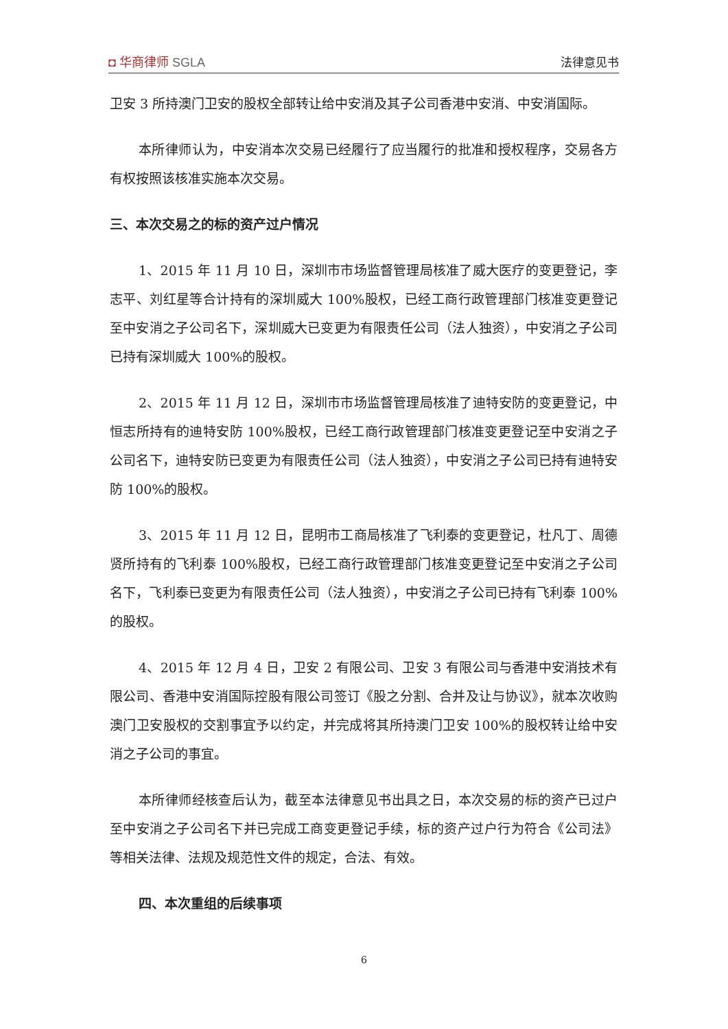◘ 华商律师 SGLA
法律意见书
卫安 3 所持澳门卫安的股权全部转让给中安消及其子公司香港中安消、中安消国际。
本所律师认为，中安消本次交易已经履行了应当履行的批准和授权程序，交易各方有权按照该核准实施本次交易。
三、本次交易之的标的资产过户情况
1、2015 年 11 月 10 日，深圳市市场监督管理局核准了威大医疗的变更登记，李志平、刘红星等合计持有的深圳威大 100%股权，已经工商行政管理部门核准变更登记至中安消之子公司名下，深圳威大已变更为有限责任公司（法人独资），中安消之子公司已持有深圳威大 100%的股权。
2、2015 年 11 月 12 日，深圳市市场监督管理局核准了迪特安防的变更登记，中恒志所持有的迪特安防 100%股权，已经工商行政管理部门核准变更登记至中安消之子公司名下，迪特安防已变更为有限责任公司（法人独资），中安消之子公司已持有迪特安防 100%的股权。
3、2015 年 11 月 12 日，昆明市工商局核准了飞利泰的变更登记，杜凡丁、周德贤所持有的飞利泰 100%股权，已经工商行政管理部门核准变更登记至中安消之子公司名下，飞利泰已变更为有限责任公司（法人独资），中安消之子公司已持有飞利泰 100%的股权。
4、2015 年 12 月 4 日，卫安 2 有限公司、卫安 3 有限公司与香港中安消技术有限公司、香港中安消国际控股有限公司签订《股之分割、合并及让与协议》，就本次收购澳门卫安股权的交割事宜予以约定，并完成将其所持澳门卫安 100%的股权转让给中安消之子公司的事宜。
本所律师经核查后认为，截至本法律意见书出具之日，本次交易的标的资产已过户至中安消之子公司名下并已完成工商变更登记手续，标的资产过户行为符合《公司法》等相关法律、法规及规范性文件的规定，合法、有效。
四、本次重组的后续事项
6